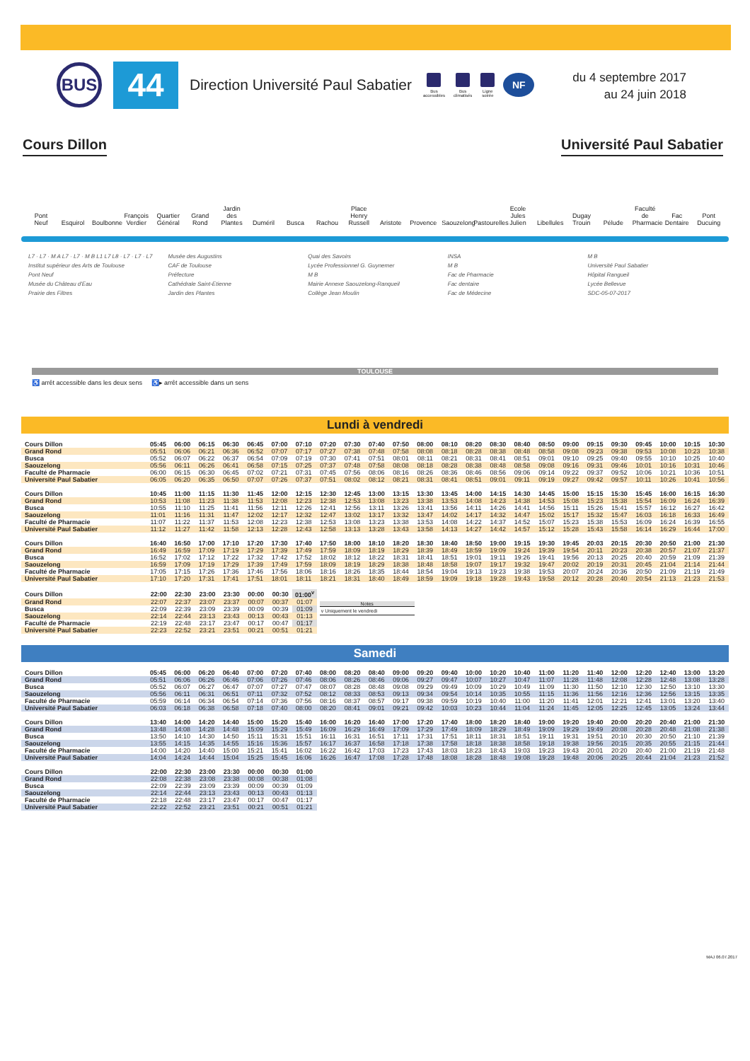BUS
44
Direction Université Paul Sabatier
Bus
accessibles
Bus
climatisés
Ligne
soirée
NF
du 4 septembre 2017
au 24 juin 2018
Cours Dillon Université Paul Sabatier
Pont Neuf Esquirol Boulbonne François Verdier Quartier Général Grand Rond Jardin des Plantes Duméril Busca Rachou Place Henry Russell Aristote Provence Saouzelong Pastourelles Ecole Jules Julien Libellules Dugay Trouin Pélude Faculté de Pharmacie Fac Dentaire Pont Ducuing
L7 · L7 · M A L7 · L7 · M B L1 L7 L8 · L7 · L7 · L7
Institut supérieur des Arts de Toulouse
Pont Neuf
Musée du Château d'Eau
Prairie des Filtres
Musée des Augustins
CAF de Toulouse
Préfecture
Cathédrale Saint-Etienne
Jardin des Plantes
Quai des Savoirs
Lycée Professionnel G. Guynemer
M B
Mairie Annexe Saouzelong-Ranqueil
Collège Jean Moulin
INSA
M B
Fac de Pharmacie
Fac dentaire
Fac de Médecine
M B
Université Paul Sabatier
Hôpital Rangueil
Lycée Bellevue
SDC-05-07-2017
TOULOUSE
♿ arrêt accessible dans les deux sens ♿▸ arrêt accessible dans un sens
Lundi à vendredi
| Cours Dillon | 05:45 | 06:00 | 06:15 | 06:30 | 06:45 | 07:00 | 07:10 | 07:20 | 07:30 | 07:40 | 07:50 | 08:00 | 08:10 | 08:20 | 08:30 | 08:40 | 08:50 | 09:00 | 09:15 | 09:30 | 09:45 | 10:00 | 10:15 | 10:30 |
| Grand Rond | 05:51 | 06:06 | 06:21 | 06:36 | 06:52 | 07:07 | 07:17 | 07:27 | 07:38 | 07:48 | 07:58 | 08:08 | 08:18 | 08:28 | 08:38 | 08:48 | 08:58 | 09:08 | 09:23 | 09:38 | 09:53 | 10:08 | 10:23 | 10:38 |
| Busca | 05:52 | 06:07 | 06:22 | 06:37 | 06:54 | 07:09 | 07:19 | 07:30 | 07:41 | 07:51 | 08:01 | 08:11 | 08:21 | 08:31 | 08:41 | 08:51 | 09:01 | 09:10 | 09:25 | 09:40 | 09:55 | 10:10 | 10:25 | 10:40 |
| Saouzelong | 05:56 | 06:11 | 06:26 | 06:41 | 06:58 | 07:15 | 07:25 | 07:37 | 07:48 | 07:58 | 08:08 | 08:18 | 08:28 | 08:38 | 08:48 | 08:58 | 09:08 | 09:16 | 09:31 | 09:46 | 10:01 | 10:16 | 10:31 | 10:46 |
| Faculté de Pharmacie | 06:00 | 06:15 | 06:30 | 06:45 | 07:02 | 07:21 | 07:31 | 07:45 | 07:56 | 08:06 | 08:16 | 08:26 | 08:36 | 08:46 | 08:56 | 09:06 | 09:14 | 09:22 | 09:37 | 09:52 | 10:06 | 10:21 | 10:36 | 10:51 |
| Université Paul Sabatier | 06:05 | 06:20 | 06:35 | 06:50 | 07:07 | 07:26 | 07:37 | 07:51 | 08:02 | 08:12 | 08:21 | 08:31 | 08:41 | 08:51 | 09:01 | 09:11 | 09:19 | 09:27 | 09:42 | 09:57 | 10:11 | 10:26 | 10:41 | 10:56 |
| Cours Dillon | 10:45 | 11:00 | 11:15 | 11:30 | 11:45 | 12:00 | 12:15 | 12:30 | 12:45 | 13:00 | 13:15 | 13:30 | 13:45 | 14:00 | 14:15 | 14:30 | 14:45 | 15:00 | 15:15 | 15:30 | 15:45 | 16:00 | 16:15 | 16:30 |
| Grand Rond | 10:53 | 11:08 | 11:23 | 11:38 | 11:53 | 12:08 | 12:23 | 12:38 | 12:53 | 13:08 | 13:23 | 13:38 | 13:53 | 14:08 | 14:23 | 14:38 | 14:53 | 15:08 | 15:23 | 15:38 | 15:54 | 16:09 | 16:24 | 16:39 |
| Busca | 10:55 | 11:10 | 11:25 | 11:41 | 11:56 | 12:11 | 12:26 | 12:41 | 12:56 | 13:11 | 13:26 | 13:41 | 13:56 | 14:11 | 14:26 | 14:41 | 14:56 | 15:11 | 15:26 | 15:41 | 15:57 | 16:12 | 16:27 | 16:42 |
| Saouzelong | 11:01 | 11:16 | 11:31 | 11:47 | 12:02 | 12:17 | 12:32 | 12:47 | 13:02 | 13:17 | 13:32 | 13:47 | 14:02 | 14:17 | 14:32 | 14:47 | 15:02 | 15:17 | 15:32 | 15:47 | 16:03 | 16:18 | 16:33 | 16:49 |
| Faculté de Pharmacie | 11:07 | 11:22 | 11:37 | 11:53 | 12:08 | 12:23 | 12:38 | 12:53 | 13:08 | 13:23 | 13:38 | 13:53 | 14:08 | 14:22 | 14:37 | 14:52 | 15:07 | 15:23 | 15:38 | 15:53 | 16:09 | 16:24 | 16:39 | 16:55 |
| Université Paul Sabatier | 11:12 | 11:27 | 11:42 | 11:58 | 12:13 | 12:28 | 12:43 | 12:58 | 13:13 | 13:28 | 13:43 | 13:58 | 14:13 | 14:27 | 14:42 | 14:57 | 15:12 | 15:28 | 15:43 | 15:58 | 16:14 | 16:29 | 16:44 | 17:00 |
| Cours Dillon | 16:40 | 16:50 | 17:00 | 17:10 | 17:20 | 17:30 | 17:40 | 17:50 | 18:00 | 18:10 | 18:20 | 18:30 | 18:40 | 18:50 | 19:00 | 19:15 | 19:30 | 19:45 | 20:03 | 20:15 | 20:30 | 20:50 | 21:00 | 21:30 |
| Grand Rond | 16:49 | 16:59 | 17:09 | 17:19 | 17:29 | 17:39 | 17:49 | 17:59 | 18:09 | 18:19 | 18:29 | 18:39 | 18:49 | 18:59 | 19:09 | 19:24 | 19:39 | 19:54 | 20:11 | 20:23 | 20:38 | 20:57 | 21:07 | 21:37 |
| Busca | 16:52 | 17:02 | 17:12 | 17:22 | 17:32 | 17:42 | 17:52 | 18:02 | 18:12 | 18:22 | 18:31 | 18:41 | 18:51 | 19:01 | 19:11 | 19:26 | 19:41 | 19:56 | 20:13 | 20:25 | 20:40 | 20:59 | 21:09 | 21:39 |
| Saouzelong | 16:59 | 17:09 | 17:19 | 17:29 | 17:39 | 17:49 | 17:59 | 18:09 | 18:19 | 18:29 | 18:38 | 18:48 | 18:58 | 19:07 | 19:17 | 19:32 | 19:47 | 20:02 | 20:19 | 20:31 | 20:45 | 21:04 | 21:14 | 21:44 |
| Faculté de Pharmacie | 17:05 | 17:15 | 17:26 | 17:36 | 17:46 | 17:56 | 18:06 | 18:16 | 18:26 | 18:35 | 18:44 | 18:54 | 19:04 | 19:13 | 19:23 | 19:38 | 19:53 | 20:07 | 20:24 | 20:36 | 20:50 | 21:09 | 21:19 | 21:49 |
| Université Paul Sabatier | 17:10 | 17:20 | 17:31 | 17:41 | 17:51 | 18:01 | 18:11 | 18:21 | 18:31 | 18:40 | 18:49 | 18:59 | 19:09 | 19:18 | 19:28 | 19:43 | 19:58 | 20:12 | 20:28 | 20:40 | 20:54 | 21:13 | 21:23 | 21:53 |
| Cours Dillon | 22:00 | 22:30 | 23:00 | 23:30 | 00:00 | 00:30 | 01:00<sup>v</sup> |
| Grand Rond | 22:07 | 22:37 | 23:07 | 23:37 | 00:07 | 00:37 | 01:07 |
| Busca | 22:09 | 22:39 | 23:09 | 23:39 | 00:09 | 00:39 | 01:09 |
| Saouzelong | 22:14 | 22:44 | 23:13 | 23:43 | 00:13 | 00:43 | 01:13 |
| Faculté de Pharmacie | 22:19 | 22:48 | 23:17 | 23:47 | 00:17 | 00:47 | 01:17 |
| Université Paul Sabatier | 22:23 | 22:52 | 23:21 | 23:51 | 00:21 | 00:51 | 01:21 |
Notes
v Uniquement le vendredi
Samedi
| Cours Dillon | 05:45 | 06:00 | 06:20 | 06:40 | 07:00 | 07:20 | 07:40 | 08:00 | 08:20 | 08:40 | 09:00 | 09:20 | 09:40 | 10:00 | 10:20 | 10:40 | 11:00 | 11:20 | 11:40 | 12:00 | 12:20 | 12:40 | 13:00 | 13:20 |
| Grand Rond | 05:51 | 06:06 | 06:26 | 06:46 | 07:06 | 07:26 | 07:46 | 08:06 | 08:26 | 08:46 | 09:06 | 09:27 | 09:47 | 10:07 | 10:27 | 10:47 | 11:07 | 11:28 | 11:48 | 12:08 | 12:28 | 12:48 | 13:08 | 13:28 |
| Busca | 05:52 | 06:07 | 06:27 | 06:47 | 07:07 | 07:27 | 07:47 | 08:07 | 08:28 | 08:48 | 09:08 | 09:29 | 09:49 | 10:09 | 10:29 | 10:49 | 11:09 | 11:30 | 11:50 | 12:10 | 12:30 | 12:50 | 13:10 | 13:30 |
| Saouzelong | 05:56 | 06:11 | 06:31 | 06:51 | 07:11 | 07:32 | 07:52 | 08:12 | 08:33 | 08:53 | 09:13 | 09:34 | 09:54 | 10:14 | 10:35 | 10:55 | 11:15 | 11:36 | 11:56 | 12:16 | 12:36 | 12:56 | 13:15 | 13:35 |
| Faculté de Pharmacie | 05:59 | 06:14 | 06:34 | 06:54 | 07:14 | 07:36 | 07:56 | 08:16 | 08:37 | 08:57 | 09:17 | 09:38 | 09:59 | 10:19 | 10:40 | 11:00 | 11:20 | 11:41 | 12:01 | 12:21 | 12:41 | 13:01 | 13:20 | 13:40 |
| Université Paul Sabatier | 06:03 | 06:18 | 06:38 | 06:58 | 07:18 | 07:40 | 08:00 | 08:20 | 08:41 | 09:01 | 09:21 | 09:42 | 10:03 | 10:23 | 10:44 | 11:04 | 11:24 | 11:45 | 12:05 | 12:25 | 12:45 | 13:05 | 13:24 | 13:44 |
| Cours Dillon | 13:40 | 14:00 | 14:20 | 14:40 | 15:00 | 15:20 | 15:40 | 16:00 | 16:20 | 16:40 | 17:00 | 17:20 | 17:40 | 18:00 | 18:20 | 18:40 | 19:00 | 19:20 | 19:40 | 20:00 | 20:20 | 20:40 | 21:00 | 21:30 |
| Grand Rond | 13:48 | 14:08 | 14:28 | 14:48 | 15:09 | 15:29 | 15:49 | 16:09 | 16:29 | 16:49 | 17:09 | 17:29 | 17:49 | 18:09 | 18:29 | 18:49 | 19:09 | 19:29 | 19:49 | 20:08 | 20:28 | 20:48 | 21:08 | 21:38 |
| Busca | 13:50 | 14:10 | 14:30 | 14:50 | 15:11 | 15:31 | 15:51 | 16:11 | 16:31 | 16:51 | 17:11 | 17:31 | 17:51 | 18:11 | 18:31 | 18:51 | 19:11 | 19:31 | 19:51 | 20:10 | 20:30 | 20:50 | 21:10 | 21:39 |
| Saouzelong | 13:55 | 14:15 | 14:35 | 14:55 | 15:16 | 15:36 | 15:57 | 16:17 | 16:37 | 16:58 | 17:18 | 17:38 | 17:58 | 18:18 | 18:38 | 18:58 | 19:18 | 19:38 | 19:56 | 20:15 | 20:35 | 20:55 | 21:15 | 21:44 |
| Faculté de Pharmacie | 14:00 | 14:20 | 14:40 | 15:00 | 15:21 | 15:41 | 16:02 | 16:22 | 16:42 | 17:03 | 17:23 | 17:43 | 18:03 | 18:23 | 18:43 | 19:03 | 19:23 | 19:43 | 20:01 | 20:20 | 20:40 | 21:00 | 21:19 | 21:48 |
| Université Paul Sabatier | 14:04 | 14:24 | 14:44 | 15:04 | 15:25 | 15:45 | 16:06 | 16:26 | 16:47 | 17:08 | 17:28 | 17:48 | 18:08 | 18:28 | 18:48 | 19:08 | 19:28 | 19:48 | 20:06 | 20:25 | 20:44 | 21:04 | 21:23 | 21:52 |
| Cours Dillon | 22:00 | 22:30 | 23:00 | 23:30 | 00:00 | 00:30 | 01:00 |
| Grand Rond | 22:08 | 22:38 | 23:08 | 23:38 | 00:08 | 00:38 | 01:08 |
| Busca | 22:09 | 22:39 | 23:09 | 23:39 | 00:09 | 00:39 | 01:09 |
| Saouzelong | 22:14 | 22:44 | 23:13 | 23:43 | 00:13 | 00:43 | 01:13 |
| Faculté de Pharmacie | 22:18 | 22:48 | 23:17 | 23:47 | 00:17 | 00:47 | 01:17 |
| Université Paul Sabatier | 22:22 | 22:52 | 23:21 | 23:51 | 00:21 | 00:51 | 01:21 |
MAJ 06.07.2017